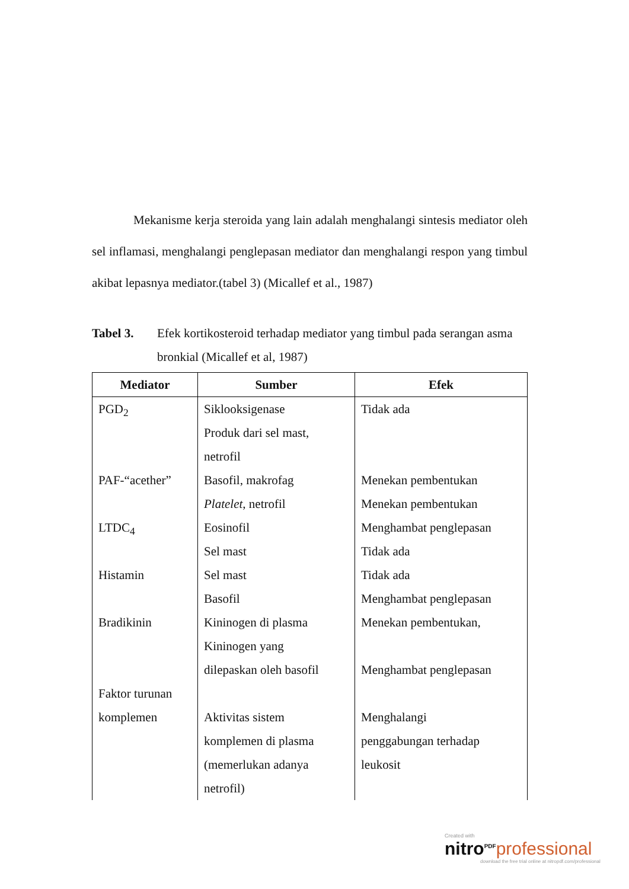Mekanisme kerja steroida yang lain adalah menghalangi sintesis mediator oleh sel inflamasi, menghalangi penglepasan mediator dan menghalangi respon yang timbul akibat lepasnya mediator.(tabel 3) (Micallef et al., 1987)
Tabel 3. Efek kortikosteroid terhadap mediator yang timbul pada serangan asma bronkial (Micallef et al, 1987)
| Mediator | Sumber | Efek |
| --- | --- | --- |
| PGD<sub>2</sub> | Siklooksigenase Produk dari sel mast, netrofil | Tidak ada |
| PAF-“acether” | Basofil, makrofag Platelet , netrofil | Menekan pembentukan Menekan pembentukan |
| LTDC<sub>4</sub> | Eosinofil Sel mast | Menghambat penglepasan Tidak ada |
| Histamin | Sel mast Basofil | Tidak ada Menghambat penglepasan |
| Bradikinin | Kininogen di plasma Kininogen yang dilepaskan oleh basofil | Menekan pembentukan, Menghambat penglepasan |
| Faktor turunan komplemen | Aktivitas sistem komplemen di plasma (memerlukan adanya netrofil) | Menghalangi penggabungan terhadap leukosit |
Created with
nitro<sup>PDF</sup> professional
download the free trial online at nitropdf.com/professional